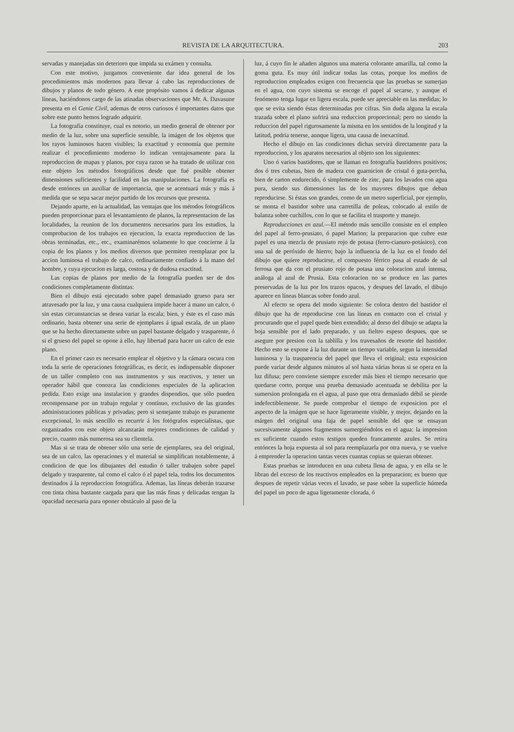REVISTA DE LA ARQUITECTURA. 203
servadas y manejadas sin deterioro que impida su exámen y consulta.
Con este motivo, juzgamos conveniente dar idea general de los procedimientos más modernos para llevar á cabo las reproducciones de dibujos y planos de todo género. A este propósito vamos á dedicar algunas líneas, haciéndonos cargo de las atinadas observaciones que Mr. A. Davasune presenta en el Genie Civil, ademas de otros curiosos é importantes datos que sobre este punto hemos logrado adquirir.
La fotografía constituye, cual es notorio, un medio general de obtener por medio de la luz, sobre una superficie sensible, la imágen de los objetos que los rayos luminosos hacen visibles; la exactitud y economía que permite realizar el procedimiento moderno lo indican ventajosamente para la reproduccion de mapas y planos, por cuya razon se ha tratado de utilizar con este objeto los métodos fotográficos desde que fué posible obtener dimensiones suficientes y facilidad en las manipulaciones. La fotografía es desde entónces un auxiliar de importancia, que se acentuará más y más á medida que se sepa sacar mejor partido de los recursos que presenta.
Dejando aparte, en la actualidad, las ventajas que los métodos fotográficos pueden proporcionar para el levantamiento de planos, la representacion de las localidades, la reunion de los documentos necesarios para los estudios, la comprobacion de los trabajos en ejecucion, la exacta reproduccion de las obras terminadas, etc., etc., examinarémos solamente lo que concierne á la copia de los planos y los medios diversos que permiten reemplazar por la accion luminosa el trabajo de calco, ordinariamente confiado á la mano del hombre, y cuya ejecucion es larga, costosa y de dudosa exactitud.
Las copias de planos por medio de la fotografía pueden ser de dos condiciones completamente distintas:
Bien el dibujo está ejecutado sobre papel demasiado grueso para ser atravesado por la luz, y una causa cualquiera impide hacer á mano un calco, ó sin estas circunstancias se desea variar la escala; bien, y éste es el caso más ordinario, basta obtener una serie de ejemplares á igual escala, de un plano que se ha hecho directamente sobre un papel bastante delgado y trasparente, ó si el grueso del papel se opone á ello, hay libertad para hacer un calco de este plano.
En el primer caso es necesario emplear el objetivo y la cámara oscura con toda la serie de operaciones fotográficas, es decir, es indispensable disponer de un taller completo con sus instrumentos y sus reactivos, y tener un operador hábil que conozca las condiciones especiales de la aplicacion pedida. Esto exige una instalacion y grandes dispendios, que sólo pueden recompensarse por un trabajo regular y contínuo, exclusivo de las grandes administraciones públicas y privadas; pero si semejante trabajo es puramente excepcional, lo más sencillo es recurrir á los fotógrafos especialistas, que ozganizados con este objeto alcanzarán mejores condiciones de calidad y precio, cuanto más numerosa sea su clientela.
Mas si se trata de obtener sólo una serie de ejemplares, sea del original, sea de un calco, las operaciones y el material se simplifican notablemente, á condicion de que los dibujantes del estudio ó taller trabajen sobre papel delgado y trasparente, tal como el calco ó el papel tela, todos los documentos destinados á la reproduccion fotográfica. Ademas, las líneas deberán trazarse con tinta china bastante cargada para que las más finas y delicadas tengan la opacidad necesaria para oponer obstáculo al paso de la
luz, á cuyo fin le añaden algunos una materia colorante amarilla, tal como la goma guta. Es muy útil indicar todas las cotas, porque los medios de reproduccion empleados exigen con frecuencia que las pruebas se sumerjan en el agua, con cuyo sistema se encoge el papel al secarse, y aunque el fenómeno tenga lugar en ligera escala, puede ser apreciable en las medidas; lo que se evita siendo éstas determinadas por cifras. Sin duda alguna la escala trazada sobre el plano sufrirá una reduccion proporcional; pero no siendo la reduccion del papel rigurosamente la misma en los sentidos de la longitud y la latitud, podria tenerse, aunque ligera, una causa de inexactitud.
Hecho el dibujo en las condiciones dichas servirá directamente para la reproduccion, y los aparatos necesarios al objeto son los siguientes:
Uno ó varios bastidores, que se llaman en fotografía bastidores positivos; dos ó tres cubetas, bien de madera con guarnicion de cristal ó guta-percha, bien de carton endurecido, ó simplemente de zinc, para los lavados con agua pura, siendo sus dimensiones las de los mayores dibujos que deban reproducirse. Si éstas son grandes, como de un metro superficial, por ejemplo, se monta el bastidor sobre una carretilla de poleas, colocado al estilo de balanza sobre cuchillos, con lo que se facilita el trasporte y manejo.
Reproducciones en azul.—El método más sencillo consiste en el empleo del papel al ferro-prusiato, ó papel Marion; la preparacion que cubre este papel es una mezcla de prusiato rojo de potasa (ferro-cianuro-potásico), con una sal de peróxido de hierro; bajo la influencia de la luz en el fondo del dibujo que quiere reproducirse, el compuesto férrico pasa al estado de sal ferrosa que da con el prusiato rojo de potasa una coloracion azul intensa, análoga al azul de Prusia. Esta coloracion no se produce en las partes preservadas de la luz por los trazos opacos, y despues del lavado, el dibujo aparece en líneas blancas sobre fondo azul.
Al efecto se opera del modo siguiente: Se coloca dentro del bastidor el dibujo que ha de reproducirse con las líneas en contacto con el cristal y procurando que el papel quede bien extendido; al dorso del dibujo se adapta la hoja sensible por el lado preparado, y un fieltro espeso despues, que se asegure por presion con la tablilla y los travesaños de resorte del bastidor. Hecho esto se expone á la luz durante un tiempo variable, segun la intensidad luminosa y la trasparencia del papel que lleva el original; esta exposicion puede variar desde algunos minutos al sol hasta várias horas si se opera en la luz difusa; pero conviene siempre exceder más bien el tiempo necesario que quedarse corto, porque una prueba demasiado acentuada se debilita por la sumersion prolongada en el agua, al paso que otra demasiado débil se pierde indefectiblemente. Se puede comprobar el tiempo de exposicion por el aspecto de la imágen que se hace ligeramente visible, y mejor, dejando en la márgen del original una faja de papel sensible del que se ensayan sucesivamente algunos fragmentos sumergiéndolos en el agua: la impresion es suficiente cuando estos testigos queden francamente azules. Se retira entónces la hoja expuesta al sol para reemplazarla por otra nueva, y se vuelve á emprender la operacion tantas veces cuantas copias se quieran obtener.
Estas pruebas se introducen en una cubeta llena de agua, y en ella se le libran del exceso de los reactivos empleados en la preparacion; es bueno que despues de repetir várias veces el lavado, se pase sobre la superficie húmeda del papel un poco de agua ligeramente clorada, ó